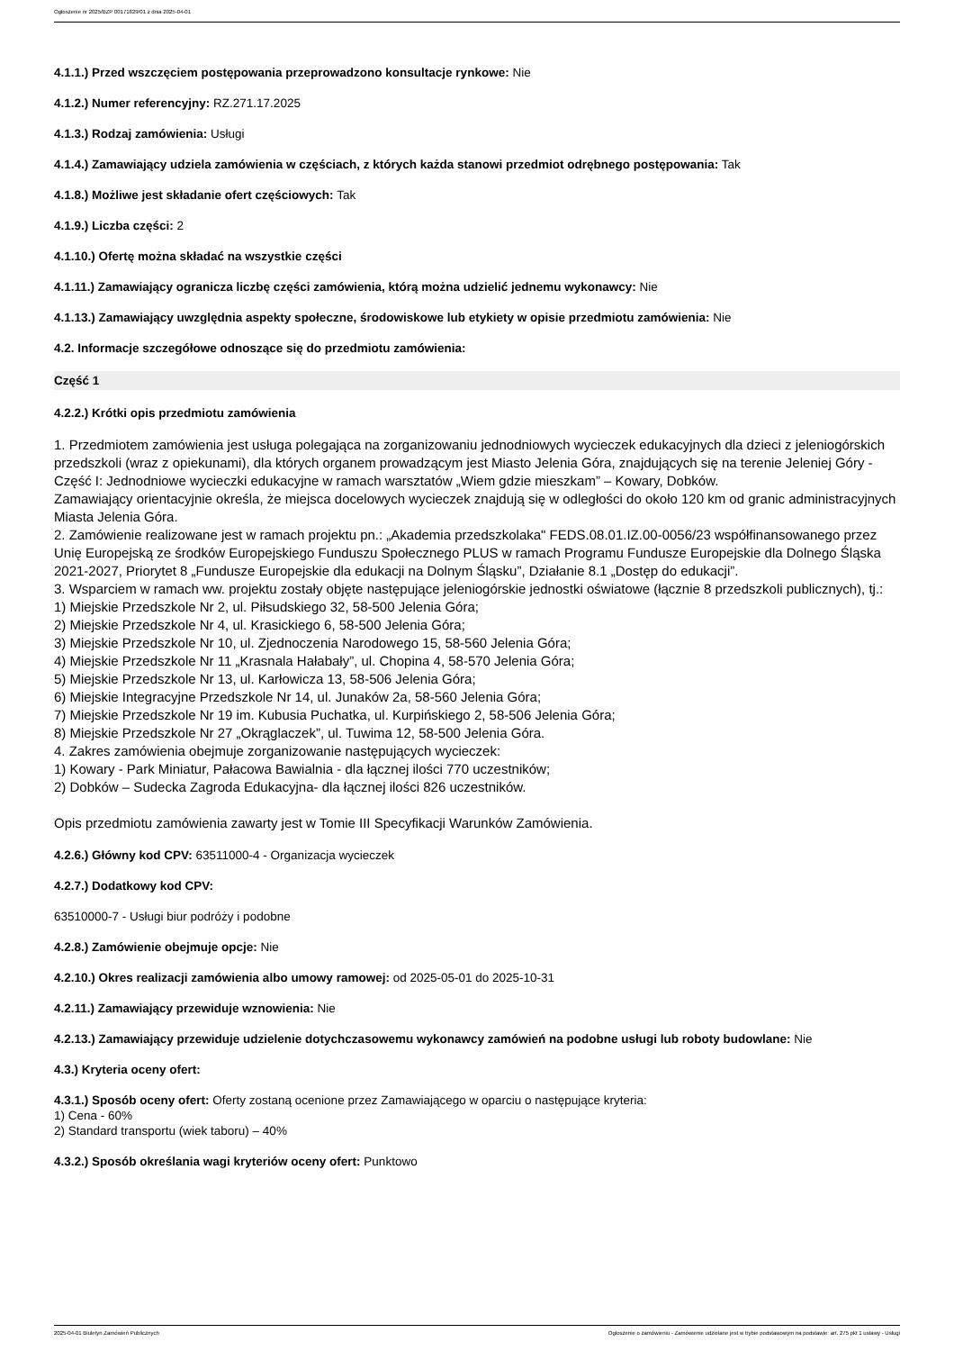Ogłoszenie nr 2025/BZP 00171829/01 z dnia 2025-04-01
4.1.1.) Przed wszczęciem postępowania przeprowadzono konsultacje rynkowe: Nie
4.1.2.) Numer referencyjny: RZ.271.17.2025
4.1.3.) Rodzaj zamówienia: Usługi
4.1.4.) Zamawiający udziela zamówienia w częściach, z których każda stanowi przedmiot odrębnego postępowania: Tak
4.1.8.) Możliwe jest składanie ofert częściowych: Tak
4.1.9.) Liczba części: 2
4.1.10.) Ofertę można składać na wszystkie części
4.1.11.) Zamawiający ogranicza liczbę części zamówienia, którą można udzielić jednemu wykonawcy: Nie
4.1.13.) Zamawiający uwzględnia aspekty społeczne, środowiskowe lub etykiety w opisie przedmiotu zamówienia: Nie
4.2. Informacje szczegółowe odnoszące się do przedmiotu zamówienia:
Część 1
4.2.2.) Krótki opis przedmiotu zamówienia
1. Przedmiotem zamówienia jest usługa polegająca na zorganizowaniu jednodniowych wycieczek edukacyjnych dla dzieci z jeleniogórskich przedszkoli (wraz z opiekunami), dla których organem prowadzącym jest Miasto Jelenia Góra, znajdujących się na terenie Jeleniej Góry - Część I: Jednodniowe wycieczki edukacyjne w ramach warsztatów „Wiem gdzie mieszkam” – Kowary, Dobków.
Zamawiający orientacyjnie określa, że miejsca docelowych wycieczek znajdują się w odległości do około 120 km od granic administracyjnych Miasta Jelenia Góra.
2. Zamówienie realizowane jest w ramach projektu pn.: „Akademia przedszkolaka" FEDS.08.01.IZ.00-0056/23 współfinansowanego przez Unię Europejską ze środków Europejskiego Funduszu Społecznego PLUS w ramach Programu Fundusze Europejskie dla Dolnego Śląska 2021-2027, Priorytet 8 „Fundusze Europejskie dla edukacji na Dolnym Śląsku”, Działanie 8.1 „Dostęp do edukacji”.
3. Wsparciem w ramach ww. projektu zostały objęte następujące jeleniogórskie jednostki oświatowe (łącznie 8 przedszkoli publicznych), tj.:
1) Miejskie Przedszkole Nr 2, ul. Piłsudskiego 32, 58-500 Jelenia Góra;
2) Miejskie Przedszkole Nr 4, ul. Krasickiego 6, 58-500 Jelenia Góra;
3) Miejskie Przedszkole Nr 10, ul. Zjednoczenia Narodowego 15, 58-560 Jelenia Góra;
4) Miejskie Przedszkole Nr 11 „Krasnala Hałabały”, ul. Chopina 4, 58-570 Jelenia Góra;
5) Miejskie Przedszkole Nr 13, ul. Karłowicza 13, 58-506 Jelenia Góra;
6) Miejskie Integracyjne Przedszkole Nr 14, ul. Junaków 2a, 58-560 Jelenia Góra;
7) Miejskie Przedszkole Nr 19 im. Kubusia Puchatka, ul. Kurpińskiego 2, 58-506 Jelenia Góra;
8) Miejskie Przedszkole Nr 27 „Okrąglaczek”, ul. Tuwima 12, 58-500 Jelenia Góra.
4. Zakres zamówienia obejmuje zorganizowanie następujących wycieczek:
1) Kowary - Park Miniatur, Pałacowa Bawialnia - dla łącznej ilości 770 uczestników;
2) Dobków – Sudecka Zagroda Edukacyjna- dla łącznej ilości 826 uczestników.
Opis przedmiotu zamówienia zawarty jest w Tomie III Specyfikacji Warunków Zamówienia.
4.2.6.) Główny kod CPV: 63511000-4 - Organizacja wycieczek
4.2.7.) Dodatkowy kod CPV:
63510000-7 - Usługi biur podróży i podobne
4.2.8.) Zamówienie obejmuje opcje: Nie
4.2.10.) Okres realizacji zamówienia albo umowy ramowej: od 2025-05-01 do 2025-10-31
4.2.11.) Zamawiający przewiduje wznowienia: Nie
4.2.13.) Zamawiający przewiduje udzielenie dotychczasowemu wykonawcy zamówień na podobne usługi lub roboty budowlane: Nie
4.3.) Kryteria oceny ofert:
4.3.1.) Sposób oceny ofert: Oferty zostaną ocenione przez Zamawiającego w oparciu o następujące kryteria:
1) Cena - 60%
2) Standard transportu (wiek taboru) – 40%
4.3.2.) Sposób określania wagi kryteriów oceny ofert: Punktowo
2025-04-01 Biuletyn Zamówień Publicznych Ogłoszenie o zamówieniu - Zamówienie udzielane jest w trybie podstawowym na podstawie: art. 275 pkt 1 ustawy - Usługi